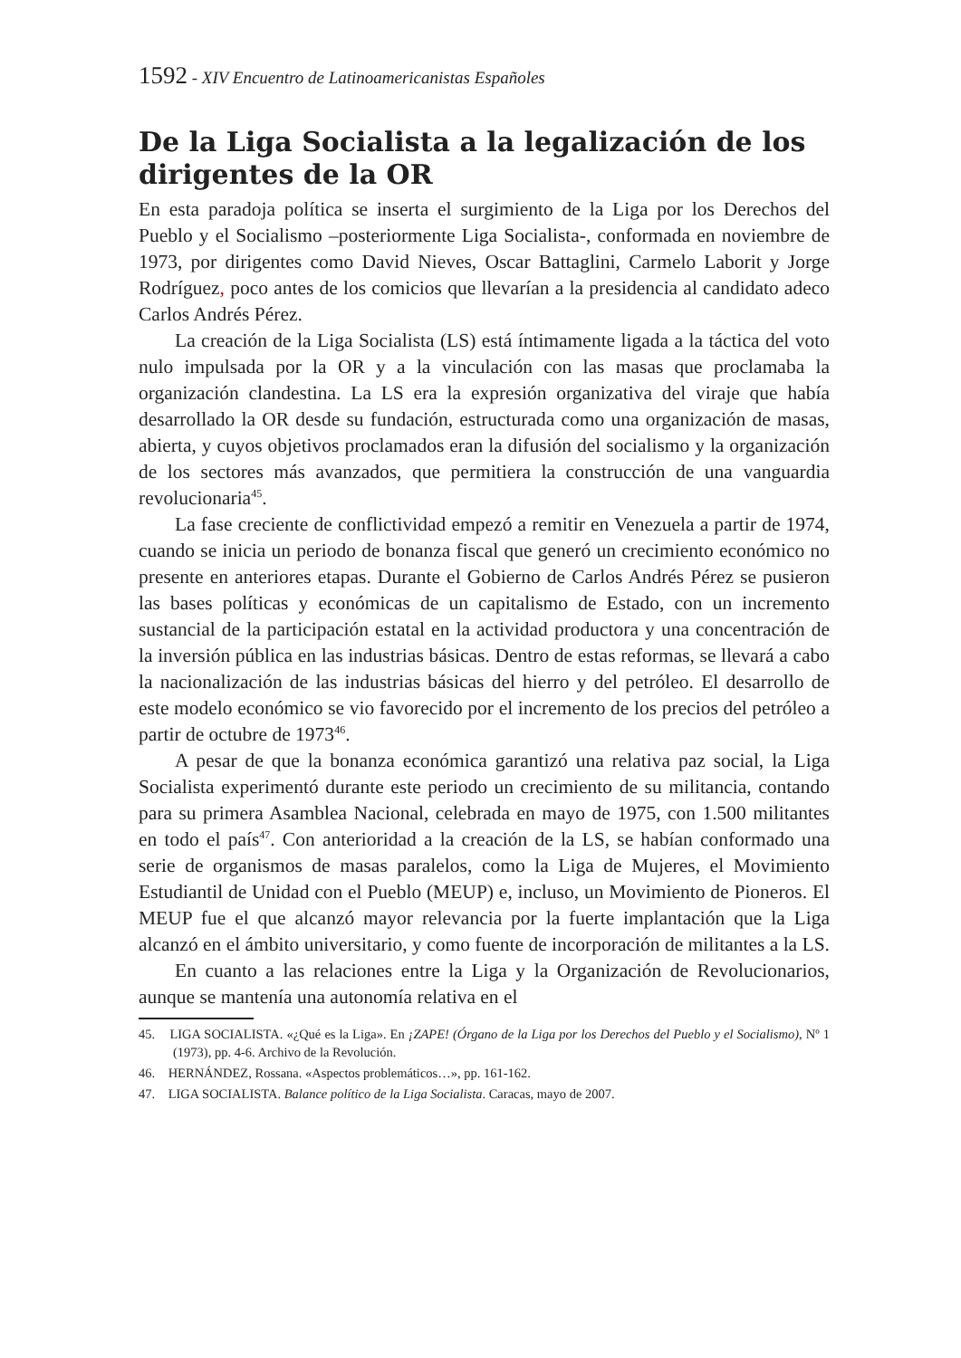1592 - XIV Encuentro de Latinoamericanistas Españoles
De la Liga Socialista a la legalización de los dirigentes de la OR
En esta paradoja política se inserta el surgimiento de la Liga por los Derechos del Pueblo y el Socialismo –posteriormente Liga Socialista-, conformada en noviembre de 1973, por dirigentes como David Nieves, Oscar Battaglini, Carmelo Laborit y Jorge Rodríguez, poco antes de los comicios que llevarían a la presidencia al candidato adeco Carlos Andrés Pérez.
La creación de la Liga Socialista (LS) está íntimamente ligada a la táctica del voto nulo impulsada por la OR y a la vinculación con las masas que proclamaba la organización clandestina. La LS era la expresión organizativa del viraje que había desarrollado la OR desde su fundación, estructurada como una organización de masas, abierta, y cuyos objetivos proclamados eran la difusión del socialismo y la organización de los sectores más avanzados, que permitiera la construcción de una vanguardia revolucionaria<sup>45</sup>.
La fase creciente de conflictividad empezó a remitir en Venezuela a partir de 1974, cuando se inicia un periodo de bonanza fiscal que generó un crecimiento económico no presente en anteriores etapas. Durante el Gobierno de Carlos Andrés Pérez se pusieron las bases políticas y económicas de un capitalismo de Estado, con un incremento sustancial de la participación estatal en la actividad productora y una concentración de la inversión pública en las industrias básicas. Dentro de estas reformas, se llevará a cabo la nacionalización de las industrias básicas del hierro y del petróleo. El desarrollo de este modelo económico se vio favorecido por el incremento de los precios del petróleo a partir de octubre de 1973<sup>46</sup>.
A pesar de que la bonanza económica garantizó una relativa paz social, la Liga Socialista experimentó durante este periodo un crecimiento de su militancia, contando para su primera Asamblea Nacional, celebrada en mayo de 1975, con 1.500 militantes en todo el país<sup>47</sup>. Con anterioridad a la creación de la LS, se habían conformado una serie de organismos de masas paralelos, como la Liga de Mujeres, el Movimiento Estudiantil de Unidad con el Pueblo (MEUP) e, incluso, un Movimiento de Pioneros. El MEUP fue el que alcanzó mayor relevancia por la fuerte implantación que la Liga alcanzó en el ámbito universitario, y como fuente de incorporación de militantes a la LS.
En cuanto a las relaciones entre la Liga y la Organización de Revolucionarios, aunque se mantenía una autonomía relativa en el
45. LIGA SOCIALISTA. «¿Qué es la Liga». En ¡ZAPE! (Órgano de la Liga por los Derechos del Pueblo y el Socialismo), Nº 1 (1973), pp. 4-6. Archivo de la Revolución.
46. HERNÁNDEZ, Rossana. «Aspectos problemáticos…», pp. 161-162.
47. LIGA SOCIALISTA. Balance político de la Liga Socialista. Caracas, mayo de 2007.